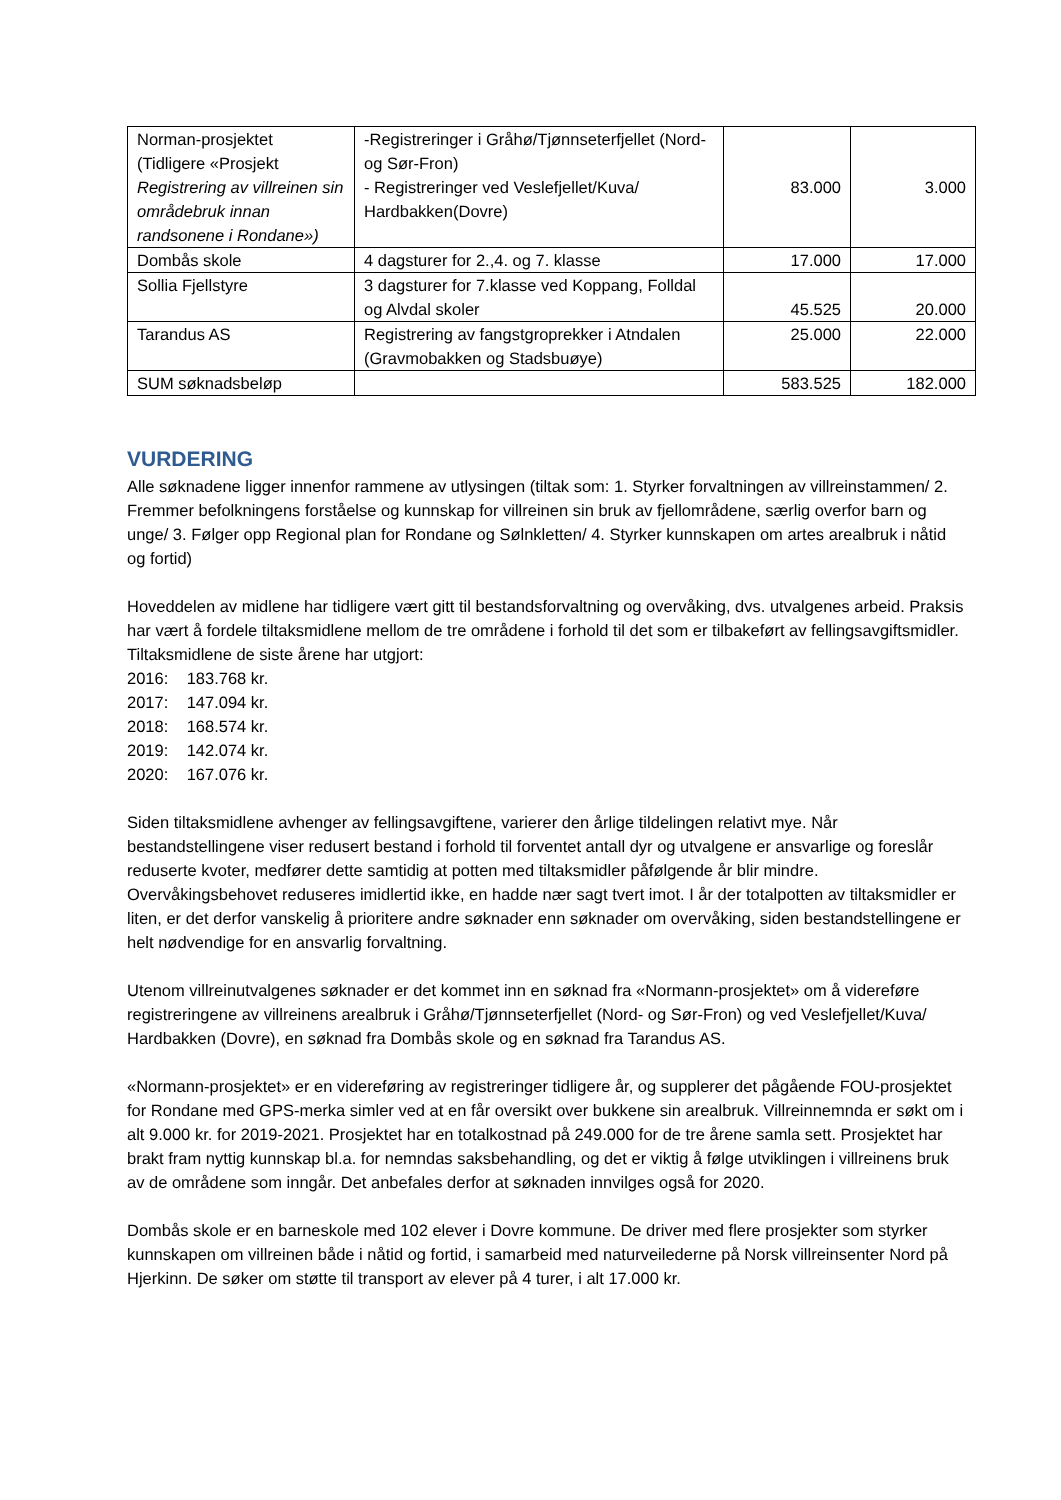| Norman-prosjektet (Tidligere «Prosjekt Registrering av villreinen sin områdebruk innan randsonene i Rondane») | -Registreringer i Gråhø/Tjønnseterfjellet (Nord- og Sør-Fron) - Registreringer ved Veslefjellet/Kuva/ Hardbakken(Dovre) | 83.000 | 3.000 |
| Dombås skole | 4 dagsturer for 2.,4. og 7. klasse | 17.000 | 17.000 |
| Sollia Fjellstyre | 3 dagsturer for 7.klasse ved Koppang, Folldal og Alvdal skoler | 45.525 | 20.000 |
| Tarandus AS | Registrering av fangstgroprekker i Atndalen (Gravmobakken og Stadsbuøye) | 25.000 | 22.000 |
| SUM søknadsbeløp | | 583.525 | 182.000 |
VURDERING
Alle søknadene ligger innenfor rammene av utlysingen (tiltak som: 1. Styrker forvaltningen av villreinstammen/ 2. Fremmer befolkningens forståelse og kunnskap for villreinen sin bruk av fjellområdene, særlig overfor barn og unge/ 3. Følger opp Regional plan for Rondane og Sølnkletten/ 4. Styrker kunnskapen om artes arealbruk i nåtid og fortid)
Hoveddelen av midlene har tidligere vært gitt til bestandsforvaltning og overvåking, dvs. utvalgenes arbeid. Praksis har vært å fordele tiltaksmidlene mellom de tre områdene i forhold til det som er tilbakeført av fellingsavgiftsmidler. Tiltaksmidlene de siste årene har utgjort:
2016: 183.768 kr.
2017: 147.094 kr.
2018: 168.574 kr.
2019: 142.074 kr.
2020: 167.076 kr.
Siden tiltaksmidlene avhenger av fellingsavgiftene, varierer den årlige tildelingen relativt mye. Når bestandstellingene viser redusert bestand i forhold til forventet antall dyr og utvalgene er ansvarlige og foreslår reduserte kvoter, medfører dette samtidig at potten med tiltaksmidler påfølgende år blir mindre. Overvåkingsbehovet reduseres imidlertid ikke, en hadde nær sagt tvert imot. I år der totalpotten av tiltaksmidler er liten, er det derfor vanskelig å prioritere andre søknader enn søknader om overvåking, siden bestandstellingene er helt nødvendige for en ansvarlig forvaltning.
Utenom villreinutvalgenes søknader er det kommet inn en søknad fra «Normann-prosjektet» om å videreføre registreringene av villreinens arealbruk i Gråhø/Tjønnseterfjellet (Nord- og Sør-Fron) og ved Veslefjellet/Kuva/ Hardbakken (Dovre), en søknad fra Dombås skole og en søknad fra Tarandus AS.
«Normann-prosjektet» er en videreføring av registreringer tidligere år, og supplerer det pågående FOU-prosjektet for Rondane med GPS-merka simler ved at en får oversikt over bukkene sin arealbruk. Villreinnemnda er søkt om i alt 9.000 kr. for 2019-2021. Prosjektet har en totalkostnad på 249.000 for de tre årene samla sett. Prosjektet har brakt fram nyttig kunnskap bl.a. for nemndas saksbehandling, og det er viktig å følge utviklingen i villreinens bruk av de områdene som inngår. Det anbefales derfor at søknaden innvilges også for 2020.
Dombås skole er en barneskole med 102 elever i Dovre kommune. De driver med flere prosjekter som styrker kunnskapen om villreinen både i nåtid og fortid, i samarbeid med naturveilederne på Norsk villreinsenter Nord på Hjerkinn. De søker om støtte til transport av elever på 4 turer, i alt 17.000 kr.